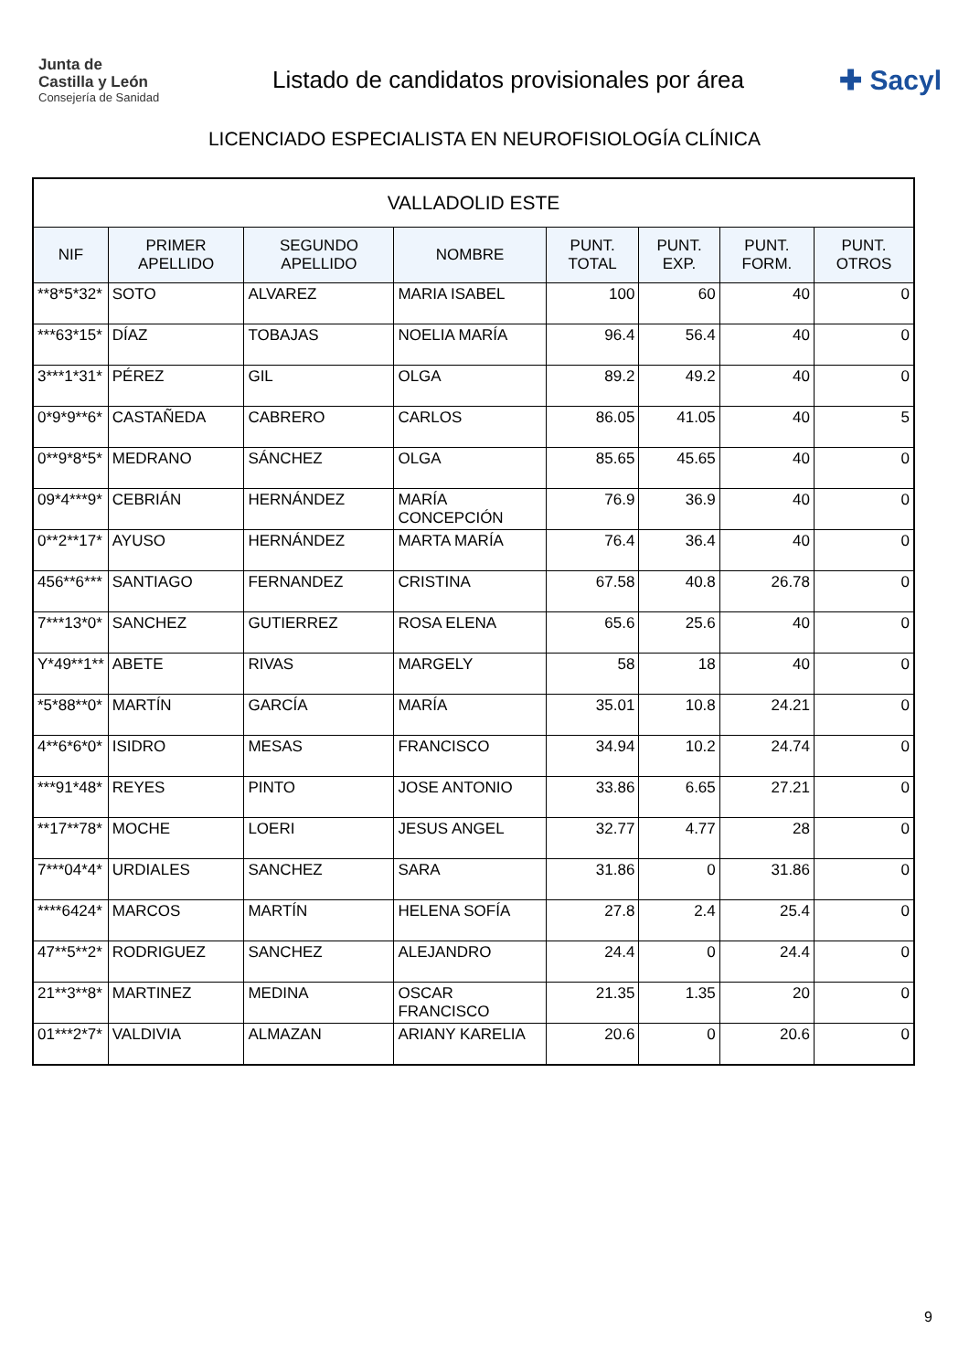Junta de
Castilla y León
Consejería de Sanidad
Listado de candidatos provisionales por área
✚ Sacyl
LICENCIADO ESPECIALISTA EN NEUROFISIOLOGÍA CLÍNICA
| VALLADOLID ESTE | | | | | | | |
| --- | --- | --- | --- | --- | --- | --- | --- |
| NIF | PRIMER APELLIDO | SEGUNDO APELLIDO | NOMBRE | PUNT. TOTAL | PUNT. EXP. | PUNT. FORM. | PUNT. OTROS |
| **8*5*32* | SOTO | ALVAREZ | MARIA ISABEL | 100 | 60 | 40 | 0 |
| ***63*15* | DÍAZ | TOBAJAS | NOELIA MARÍA | 96.4 | 56.4 | 40 | 0 |
| 3***1*31* | PÉREZ | GIL | OLGA | 89.2 | 49.2 | 40 | 0 |
| 0*9*9**6* | CASTAÑEDA | CABRERO | CARLOS | 86.05 | 41.05 | 40 | 5 |
| 0**9*8*5* | MEDRANO | SÁNCHEZ | OLGA | 85.65 | 45.65 | 40 | 0 |
| 09*4***9* | CEBRIÁN | HERNÁNDEZ | MARÍA CONCEPCIÓN | 76.9 | 36.9 | 40 | 0 |
| 0**2**17* | AYUSO | HERNÁNDEZ | MARTA MARÍA | 76.4 | 36.4 | 40 | 0 |
| 456**6*** | SANTIAGO | FERNANDEZ | CRISTINA | 67.58 | 40.8 | 26.78 | 0 |
| 7***13*0* | SANCHEZ | GUTIERREZ | ROSA ELENA | 65.6 | 25.6 | 40 | 0 |
| Y*49**1** | ABETE | RIVAS | MARGELY | 58 | 18 | 40 | 0 |
| *5*88**0* | MARTÍN | GARCÍA | MARÍA | 35.01 | 10.8 | 24.21 | 0 |
| 4**6*6*0* | ISIDRO | MESAS | FRANCISCO | 34.94 | 10.2 | 24.74 | 0 |
| ***91*48* | REYES | PINTO | JOSE ANTONIO | 33.86 | 6.65 | 27.21 | 0 |
| **17**78* | MOCHE | LOERI | JESUS ANGEL | 32.77 | 4.77 | 28 | 0 |
| 7***04*4* | URDIALES | SANCHEZ | SARA | 31.86 | 0 | 31.86 | 0 |
| ****6424* | MARCOS | MARTÍN | HELENA SOFÍA | 27.8 | 2.4 | 25.4 | 0 |
| 47**5**2* | RODRIGUEZ | SANCHEZ | ALEJANDRO | 24.4 | 0 | 24.4 | 0 |
| 21**3**8* | MARTINEZ | MEDINA | OSCAR FRANCISCO | 21.35 | 1.35 | 20 | 0 |
| 01***2*7* | VALDIVIA | ALMAZAN | ARIANY KARELIA | 20.6 | 0 | 20.6 | 0 |
9